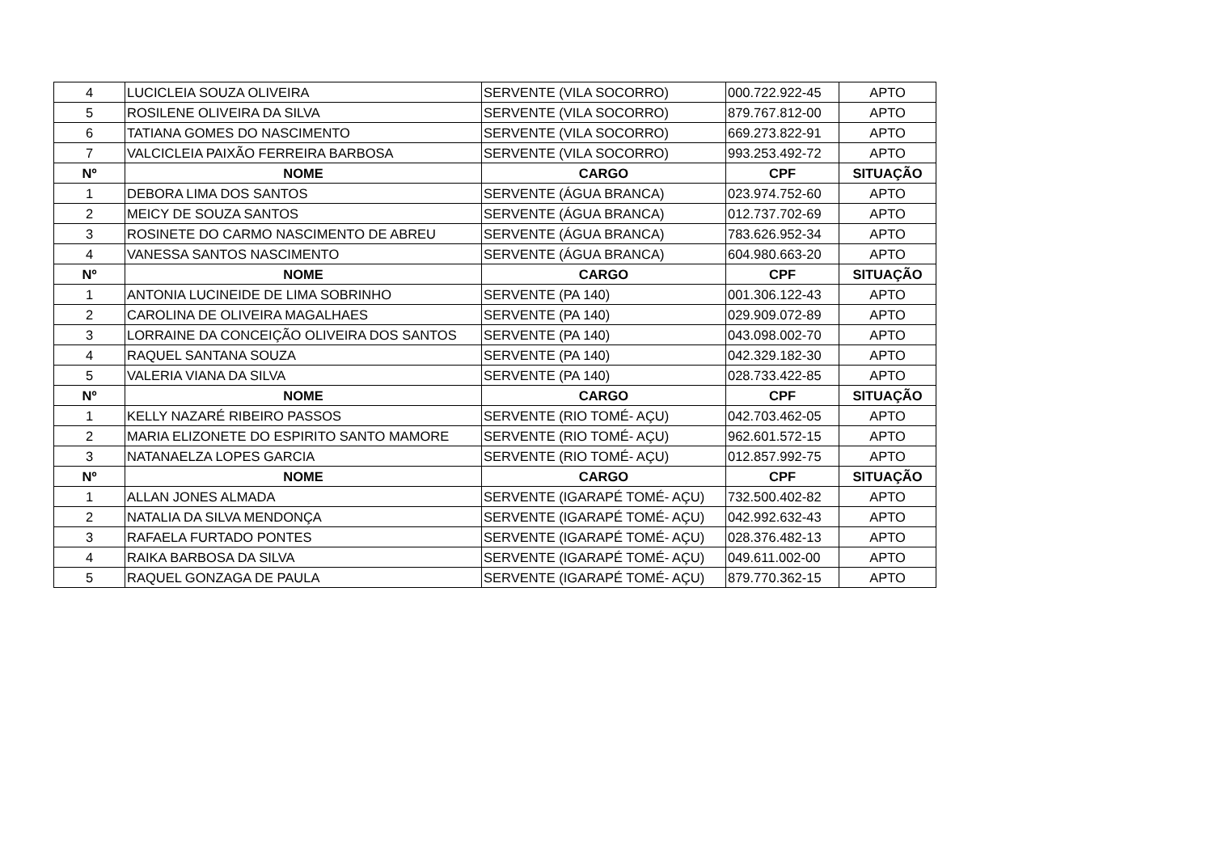| 4 | LUCICLEIA SOUZA OLIVEIRA | SERVENTE (VILA SOCORRO) | 000.722.922-45 | APTO |
| 5 | ROSILENE OLIVEIRA DA SILVA | SERVENTE (VILA SOCORRO) | 879.767.812-00 | APTO |
| 6 | TATIANA GOMES DO NASCIMENTO | SERVENTE (VILA SOCORRO) | 669.273.822-91 | APTO |
| 7 | VALCICLEIA PAIXÃO FERREIRA BARBOSA | SERVENTE (VILA SOCORRO) | 993.253.492-72 | APTO |
| Nº | NOME | CARGO | CPF | SITUAÇÃO |
| 1 | DEBORA LIMA DOS SANTOS | SERVENTE (ÁGUA BRANCA) | 023.974.752-60 | APTO |
| 2 | MEICY DE SOUZA SANTOS | SERVENTE (ÁGUA BRANCA) | 012.737.702-69 | APTO |
| 3 | ROSINETE DO CARMO NASCIMENTO DE ABREU | SERVENTE (ÁGUA BRANCA) | 783.626.952-34 | APTO |
| 4 | VANESSA SANTOS NASCIMENTO | SERVENTE (ÁGUA BRANCA) | 604.980.663-20 | APTO |
| Nº | NOME | CARGO | CPF | SITUAÇÃO |
| 1 | ANTONIA LUCINEIDE DE LIMA SOBRINHO | SERVENTE (PA 140) | 001.306.122-43 | APTO |
| 2 | CAROLINA DE OLIVEIRA MAGALHAES | SERVENTE (PA 140) | 029.909.072-89 | APTO |
| 3 | LORRAINE DA CONCEIÇÃO OLIVEIRA DOS SANTOS | SERVENTE (PA 140) | 043.098.002-70 | APTO |
| 4 | RAQUEL SANTANA SOUZA | SERVENTE (PA 140) | 042.329.182-30 | APTO |
| 5 | VALERIA VIANA DA SILVA | SERVENTE (PA 140) | 028.733.422-85 | APTO |
| Nº | NOME | CARGO | CPF | SITUAÇÃO |
| 1 | KELLY NAZARÉ RIBEIRO PASSOS | SERVENTE (RIO TOMÉ- AÇU) | 042.703.462-05 | APTO |
| 2 | MARIA ELIZONETE DO ESPIRITO SANTO MAMORE | SERVENTE (RIO TOMÉ- AÇU) | 962.601.572-15 | APTO |
| 3 | NATANAELZA LOPES GARCIA | SERVENTE (RIO TOMÉ- AÇU) | 012.857.992-75 | APTO |
| Nº | NOME | CARGO | CPF | SITUAÇÃO |
| 1 | ALLAN JONES ALMADA | SERVENTE (IGARAPÉ TOMÉ- AÇU) | 732.500.402-82 | APTO |
| 2 | NATALIA DA SILVA MENDONÇA | SERVENTE (IGARAPÉ TOMÉ- AÇU) | 042.992.632-43 | APTO |
| 3 | RAFAELA FURTADO PONTES | SERVENTE (IGARAPÉ TOMÉ- AÇU) | 028.376.482-13 | APTO |
| 4 | RAIKA BARBOSA DA SILVA | SERVENTE (IGARAPÉ TOMÉ- AÇU) | 049.611.002-00 | APTO |
| 5 | RAQUEL GONZAGA DE PAULA | SERVENTE (IGARAPÉ TOMÉ- AÇU) | 879.770.362-15 | APTO |